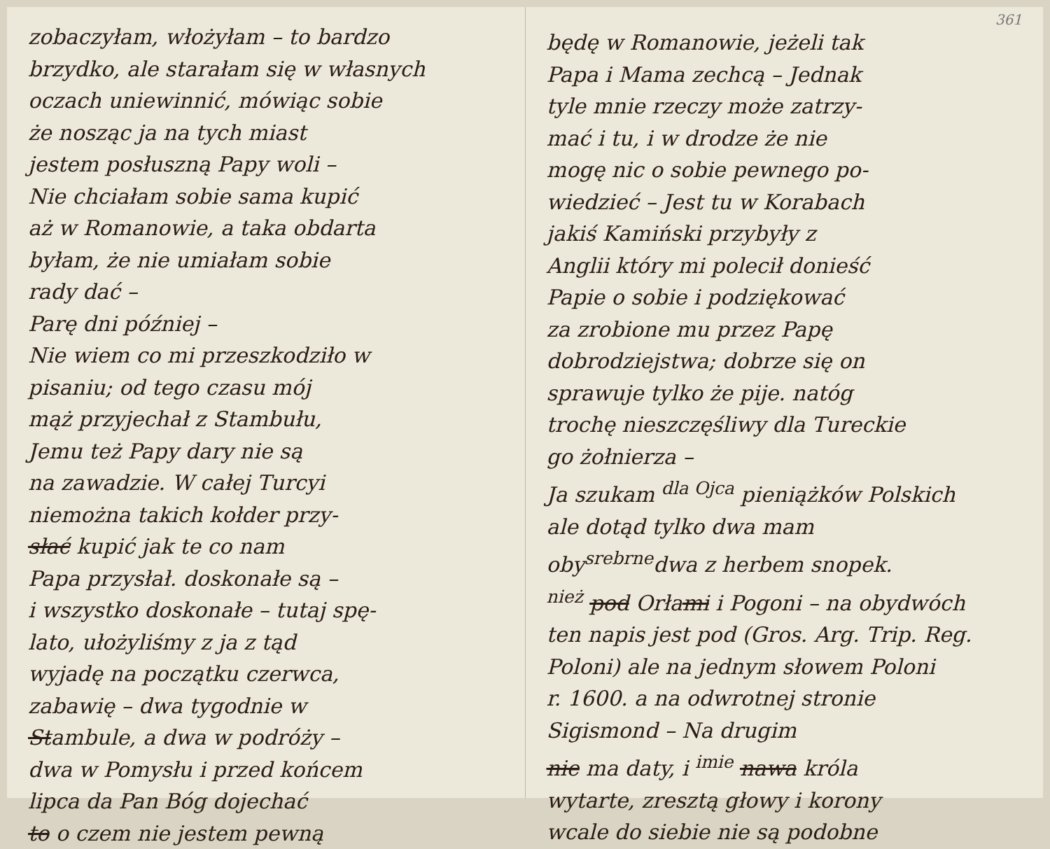zobaczyłam, włożyłam – to bardzo
brzydko, ale starałam się w własnych
oczach uniewinnić, mówiąc sobie
że nosząc ja na tych miast
jestem posłuszną Papy woli –
Nie chciałam sobie sama kupić
aż w Romanowie, a taka obdarta
byłam, że nie umiałam sobie
rady dać –
Parę dni później –
Nie wiem co mi przeszkodziło w
pisaniu; od tego czasu mój
mąż przyjechał z Stambułu,
Jemu też Papy dary nie są
na zawadzie. W całej Turcyi
niemożna takich kołder przy-
słać kupić jak te co nam
Papa przysłał. doskonałe są –
i wszystko doskonałe – tutaj spę-
lato, ułożyliśmy z ja z tąd
wyjadę na początku czerwca,
zabawię – dwa tygodnie w
Stambule, a dwa w podróży –
dwa w Pomysłu i przed końcem
lipca da Pan Bóg dojechać
to o czem nie jestem pewną
361
będę w Romanowie, jeżeli tak
Papa i Mama zechcą – Jednak
tyle mnie rzeczy może zatrzy-
mać i tu, i w drodze że nie
mogę nic o sobie pewnego po-
wiedzieć – Jest tu w Korabach
jakiś Kamiński przybyły z
Anglii który mi polecił donieść
Papie o sobie i podziękować
za zrobione mu przez Papę
dobrodziejstwa; dobrze się on
sprawuje tylko że pije. natóg
trochę nieszczęśliwy dla Tureckie
go żołnierza –
Ja szukam <sup>dla Ojca</sup> pieniążków Polskich
ale dotąd tylko dwa mam
oby<sup>srebrne</sup>dwa z herbem snopek.
<sup>nież</sup> pod Orłami i Pogoni – na obydwóch
ten napis jest pod (Gros. Arg. Trip. Reg. Poloni) ale na jednym słowem Poloni
r. 1600. a na odwrotnej stronie
Sigismond – Na drugim
nie ma daty, i <sup>imie</sup> nawa króla
wytarte, zresztą głowy i korony
wcale do siebie nie są podobne